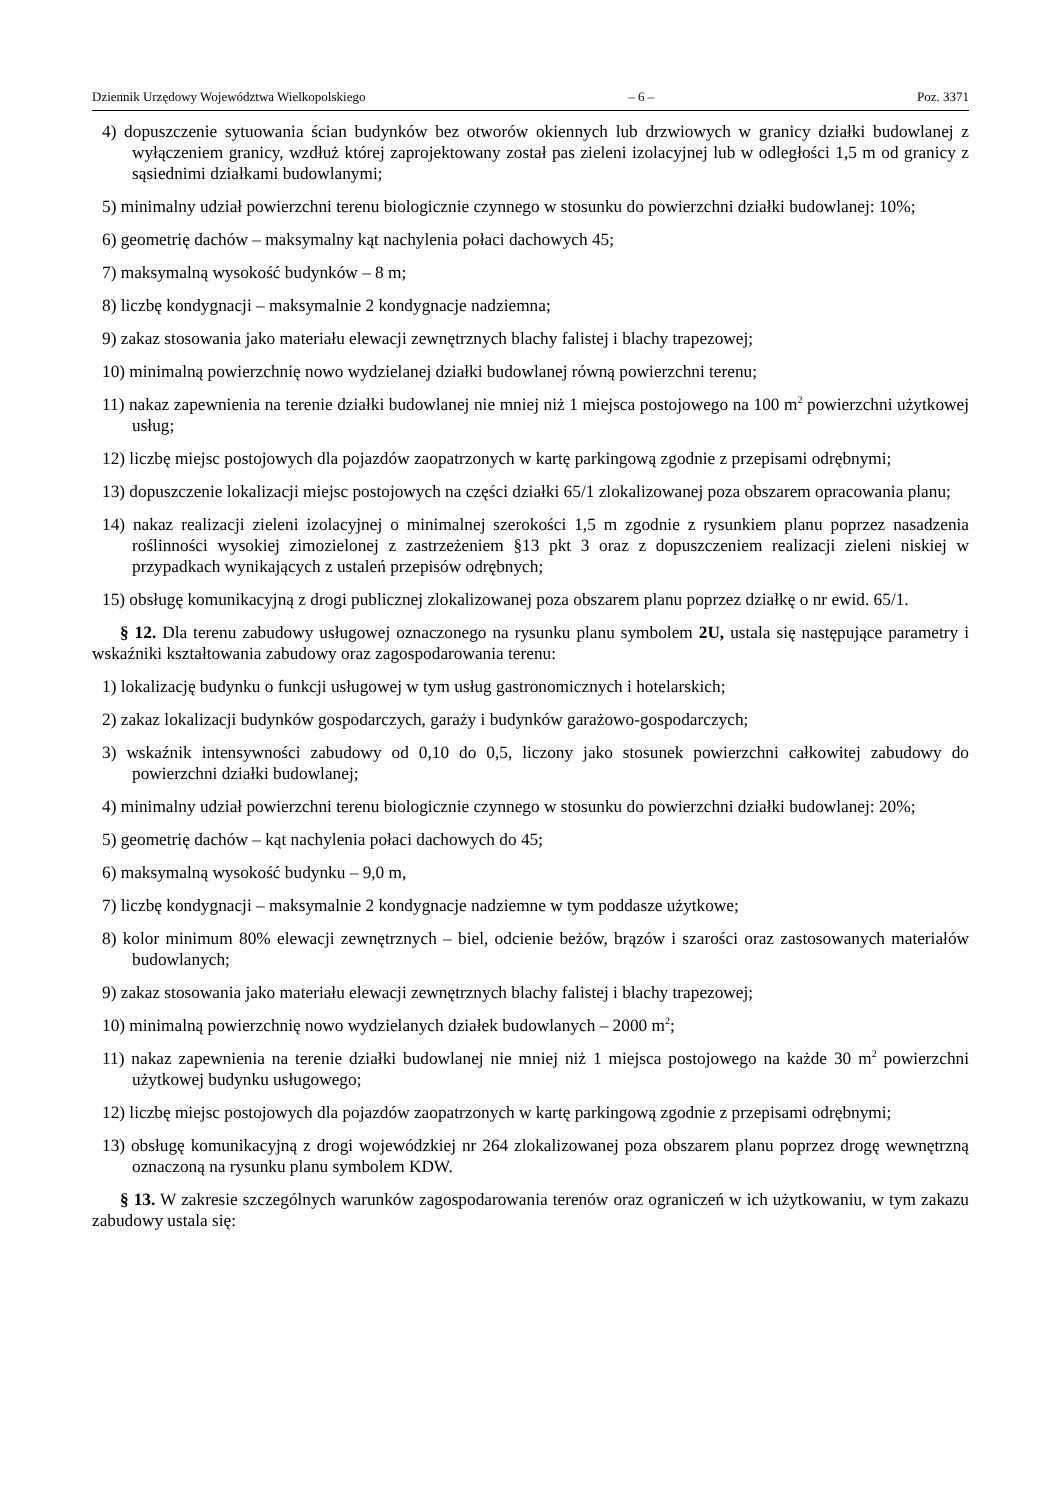Dziennik Urzędowy Województwa Wielkopolskiego – 6 – Poz. 3371
4) dopuszczenie sytuowania ścian budynków bez otworów okiennych lub drzwiowych w granicy działki budowlanej z wyłączeniem granicy, wzdłuż której zaprojektowany został pas zieleni izolacyjnej lub w odległości 1,5 m od granicy z sąsiednimi działkami budowlanymi;
5) minimalny udział powierzchni terenu biologicznie czynnego w stosunku do powierzchni działki budowlanej: 10%;
6) geometrię dachów – maksymalny kąt nachylenia połaci dachowych 45;
7) maksymalną wysokość budynków – 8 m;
8) liczbę kondygnacji – maksymalnie 2 kondygnacje nadziemna;
9) zakaz stosowania jako materiału elewacji zewnętrznych blachy falistej i blachy trapezowej;
10) minimalną powierzchnię nowo wydzielanej działki budowlanej równą powierzchni terenu;
11) nakaz zapewnienia na terenie działki budowlanej nie mniej niż 1 miejsca postojowego na 100 m<sup>2</sup> powierzchni użytkowej usług;
12) liczbę miejsc postojowych dla pojazdów zaopatrzonych w kartę parkingową zgodnie z przepisami odrębnymi;
13) dopuszczenie lokalizacji miejsc postojowych na części działki 65/1 zlokalizowanej poza obszarem opracowania planu;
14) nakaz realizacji zieleni izolacyjnej o minimalnej szerokości 1,5 m zgodnie z rysunkiem planu poprzez nasadzenia roślinności wysokiej zimozielonej z zastrzeżeniem §13 pkt 3 oraz z dopuszczeniem realizacji zieleni niskiej w przypadkach wynikających z ustaleń przepisów odrębnych;
15) obsługę komunikacyjną z drogi publicznej zlokalizowanej poza obszarem planu poprzez działkę o nr ewid. 65/1.
§ 12. Dla terenu zabudowy usługowej oznaczonego na rysunku planu symbolem 2U, ustala się następujące parametry i wskaźniki kształtowania zabudowy oraz zagospodarowania terenu:
1) lokalizację budynku o funkcji usługowej w tym usług gastronomicznych i hotelarskich;
2) zakaz lokalizacji budynków gospodarczych, garaży i budynków garażowo-gospodarczych;
3) wskaźnik intensywności zabudowy od 0,10 do 0,5, liczony jako stosunek powierzchni całkowitej zabudowy do powierzchni działki budowlanej;
4) minimalny udział powierzchni terenu biologicznie czynnego w stosunku do powierzchni działki budowlanej: 20%;
5) geometrię dachów – kąt nachylenia połaci dachowych do 45;
6) maksymalną wysokość budynku – 9,0 m,
7) liczbę kondygnacji – maksymalnie 2 kondygnacje nadziemne w tym poddasze użytkowe;
8) kolor minimum 80% elewacji zewnętrznych – biel, odcienie beżów, brązów i szarości oraz zastosowanych materiałów budowlanych;
9) zakaz stosowania jako materiału elewacji zewnętrznych blachy falistej i blachy trapezowej;
10) minimalną powierzchnię nowo wydzielanych działek budowlanych – 2000 m<sup>2</sup>;
11) nakaz zapewnienia na terenie działki budowlanej nie mniej niż 1 miejsca postojowego na każde 30 m<sup>2</sup> powierzchni użytkowej budynku usługowego;
12) liczbę miejsc postojowych dla pojazdów zaopatrzonych w kartę parkingową zgodnie z przepisami odrębnymi;
13) obsługę komunikacyjną z drogi wojewódzkiej nr 264 zlokalizowanej poza obszarem planu poprzez drogę wewnętrzną oznaczoną na rysunku planu symbolem KDW.
§ 13. W zakresie szczególnych warunków zagospodarowania terenów oraz ograniczeń w ich użytkowaniu, w tym zakazu zabudowy ustala się: